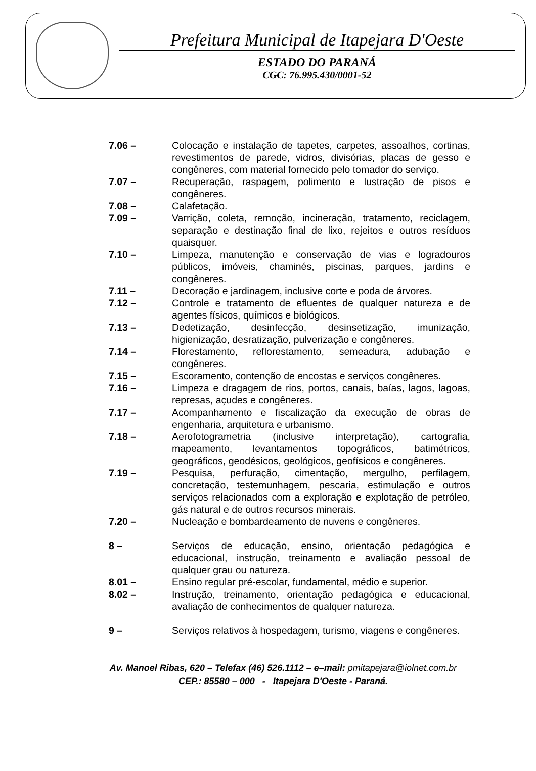Prefeitura Municipal de Itapejara D'Oeste
ESTADO DO PARANÁ
CGC: 76.995.430/0001-52
| 7.06 – | Colocação e instalação de tapetes, carpetes, assoalhos, cortinas, revestimentos de parede, vidros, divisórias, placas de gesso e congêneres, com material fornecido pelo tomador do serviço. |
| 7.07 – | Recuperação, raspagem, polimento e lustração de pisos e congêneres. |
| 7.08 – | Calafetação. |
| 7.09 – | Varrição, coleta, remoção, incineração, tratamento, reciclagem, separação e destinação final de lixo, rejeitos e outros resíduos quaisquer. |
| 7.10 – | Limpeza, manutenção e conservação de vias e logradouros públicos, imóveis, chaminés, piscinas, parques, jardins e congêneres. |
| 7.11 – | Decoração e jardinagem, inclusive corte e poda de árvores. |
| 7.12 – | Controle e tratamento de efluentes de qualquer natureza e de agentes físicos, químicos e biológicos. |
| 7.13 – | Dedetização, desinfecção, desinsetização, imunização, higienização, desratização, pulverização e congêneres. |
| 7.14 – | Florestamento, reflorestamento, semeadura, adubação e congêneres. |
| 7.15 – | Escoramento, contenção de encostas e serviços congêneres. |
| 7.16 – | Limpeza e dragagem de rios, portos, canais, baías, lagos, lagoas, represas, açudes e congêneres. |
| 7.17 – | Acompanhamento e fiscalização da execução de obras de engenharia, arquitetura e urbanismo. |
| 7.18 – | Aerofotogrametria (inclusive interpretação), cartografia, mapeamento, levantamentos topográficos, batimétricos, geográficos, geodésicos, geológicos, geofísicos e congêneres. |
| 7.19 – | Pesquisa, perfuração, cimentação, mergulho, perfilagem, concretação, testemunhagem, pescaria, estimulação e outros serviços relacionados com a exploração e explotação de petróleo, gás natural e de outros recursos minerais. |
| 7.20 – | Nucleação e bombardeamento de nuvens e congêneres. |
| 8 – | Serviços de educação, ensino, orientação pedagógica e educacional, instrução, treinamento e avaliação pessoal de qualquer grau ou natureza. |
| 8.01 – | Ensino regular pré-escolar, fundamental, médio e superior. |
| 8.02 – | Instrução, treinamento, orientação pedagógica e educacional, avaliação de conhecimentos de qualquer natureza. |
| 9 – | Serviços relativos à hospedagem, turismo, viagens e congêneres. |
Av. Manoel Ribas, 620 – Telefax (46) 526.1112 – e–mail: pmitapejara@iolnet.com.br
CEP.: 85580 – 000 - Itapejara D'Oeste - Paraná.